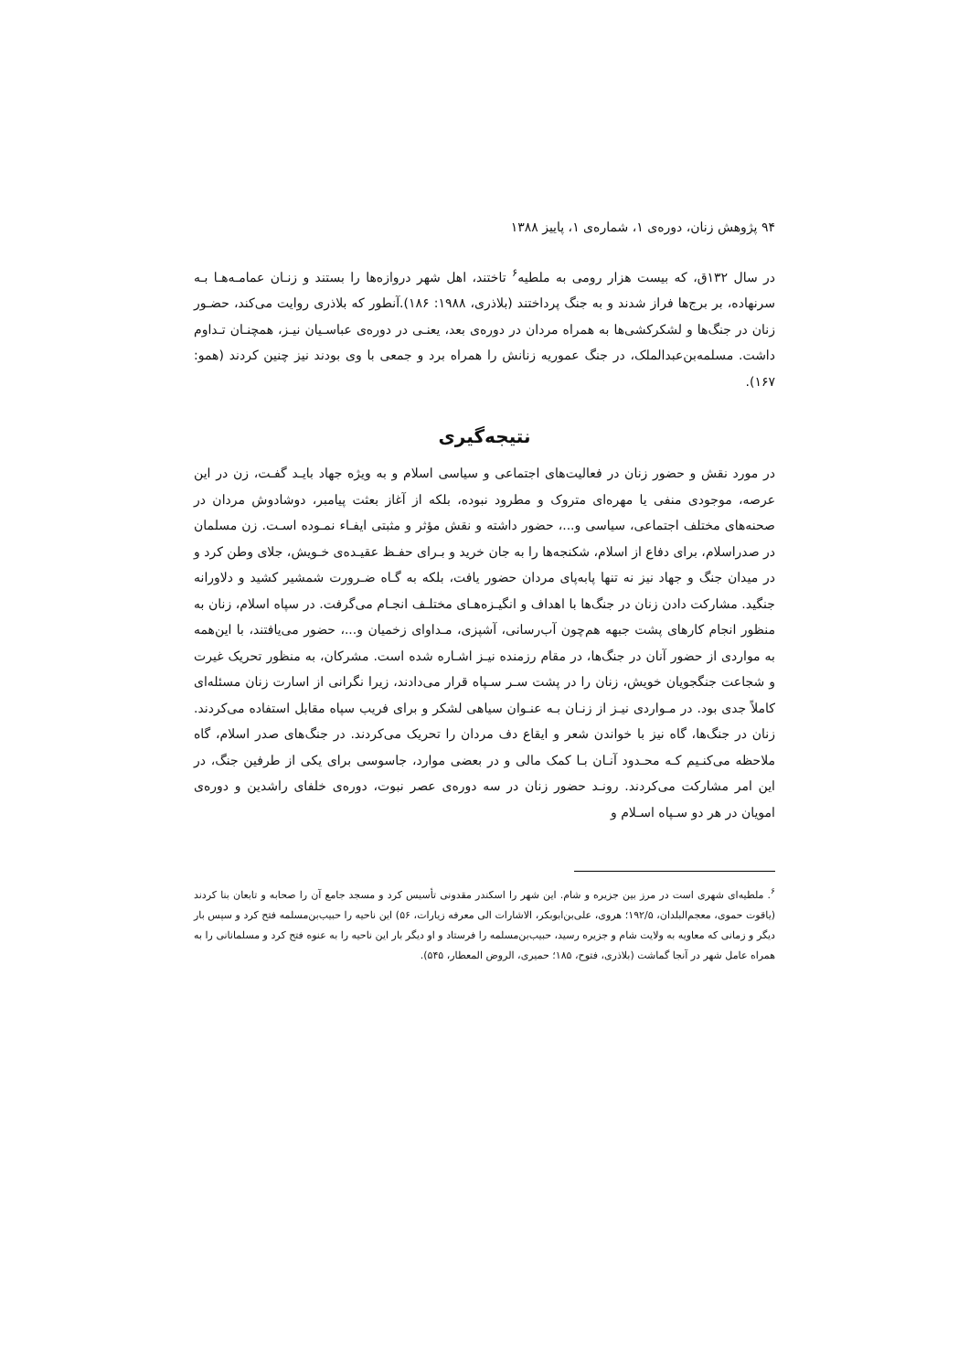۹۴ پژوهش زنان، دوره‌ی ۱، شماره‌ی ۱، پاییز ۱۳۸۸
در سال ۱۳۲ق، که بیست هزار رومی به ملطیه<sup>۶</sup> تاختند، اهل شهر دروازه‌ها را بستند و زنـان عمامـه‌هـا بـه سرنهاده، بر برج‌ها فراز شدند و به جنگ پرداختند (بلاذری، ۱۹۸۸: ۱۸۶).آنطور که بلاذری روایت می‌کند، حضـور زنان در جنگ‌ها و لشکرکشی‌ها به همراه مردان در دوره‌ی بعد، یعنـی در دوره‌ی عباسـیان نیـز، همچنـان تـداوم داشت. مسلمه‌بن‌عبدالملک، در جنگ عموریه زنانش را همراه برد و جمعی با وی بودند نیز چنین کردند (همو: ۱۶۷).
نتیجه‌گیری
در مورد نقش و حضور زنان در فعالیت‌های اجتماعی و سیاسی اسلام و به ویژه جهاد بایـد گفـت، زن در این عرصه، موجودی منفی یا مهره‌ای متروک و مطرود نبوده، بلکه از آغاز بعثت پیامبر، دوشادوش مردان در صحنه‌های مختلف اجتماعی، سیاسی و...، حضور داشته و نقش مؤثر و مثبتی ایفـاء نمـوده اسـت. زن مسلمان در صدراسلام، برای دفاع از اسلام، شکنجه‌ها را به جان خرید و بـرای حفـظ عقیـده‌ی خـویش، جلای وطن کرد و در میدان جنگ و جهاد نیز نه تنها پابه‌پای مردان حضور یافت، بلکه به گـاه ضـرورت شمشیر کشید و دلاورانه جنگید. مشارکت دادن زنان در جنگ‌ها با اهداف و انگیـزه‌هـای مختلـف انجـام می‌گرفت. در سپاه اسلام، زنان به منظور انجام کارهای پشت جبهه هم‌چون آب‌رسانی، آشپزی، مـداوای زخمیان و...، حضور می‌یافتند، با این‌همه به مواردی از حضور آنان در جنگ‌ها، در مقام رزمنده نیـز اشـاره شده است. مشرکان، به منظور تحریک غیرت و شجاعت جنگجویان خویش، زنان را در پشت سـر سـپاه قرار می‌دادند، زیرا نگرانی از اسارت زنان مسئله‌ای کاملاً جدی بود. در مـواردی نیـز از زنـان بـه عنـوان سیاهی لشکر و برای فریب سپاه مقابل استفاده می‌کردند. زنان در جنگ‌ها، گاه نیز با خواندن شعر و ایقاع دف مردان را تحریک می‌کردند. در جنگ‌های صدر اسلام، گاه ملاحظه می‌کنـیم کـه محـدود آنـان بـا کمک مالی و در بعضی موارد، جاسوسی برای یکی از طرفین جنگ، در این امر مشارکت می‌کردند. رونـد حضور زنان در سه دوره‌ی عصر نبوت، دوره‌ی خلفای راشدین و دوره‌ی امویان در هر دو سـپاه اسـلام و
<sup>۶</sup>. ملطیه‌ای شهری است در مرز بین جزیره و شام. این شهر را اسکندر مقدونی تأسیس کرد و مسجد جامع آن را صحابه و تابعان بنا کردند (یاقوت حموی، معجم‌البلدان، ۱۹۲/۵؛ هروی، علی‌بن‌ابوبکر، الاشارات الی معرفه زیارات، ۵۶) این ناحیه را حبیب‌بن‌مسلمه فتح کرد و سپس بار دیگر و زمانی که معاویه به ولایت شام و جزیره رسید، حبیب‌بن‌مسلمه را فرستاد و او دیگر بار این ناحیه را به عنوه فتح کرد و مسلمانانی را به همراه عامل شهر در آنجا گماشت (بلاذری، فتوح، ۱۸۵؛ حمیری، الروض المعطار، ۵۴۵).